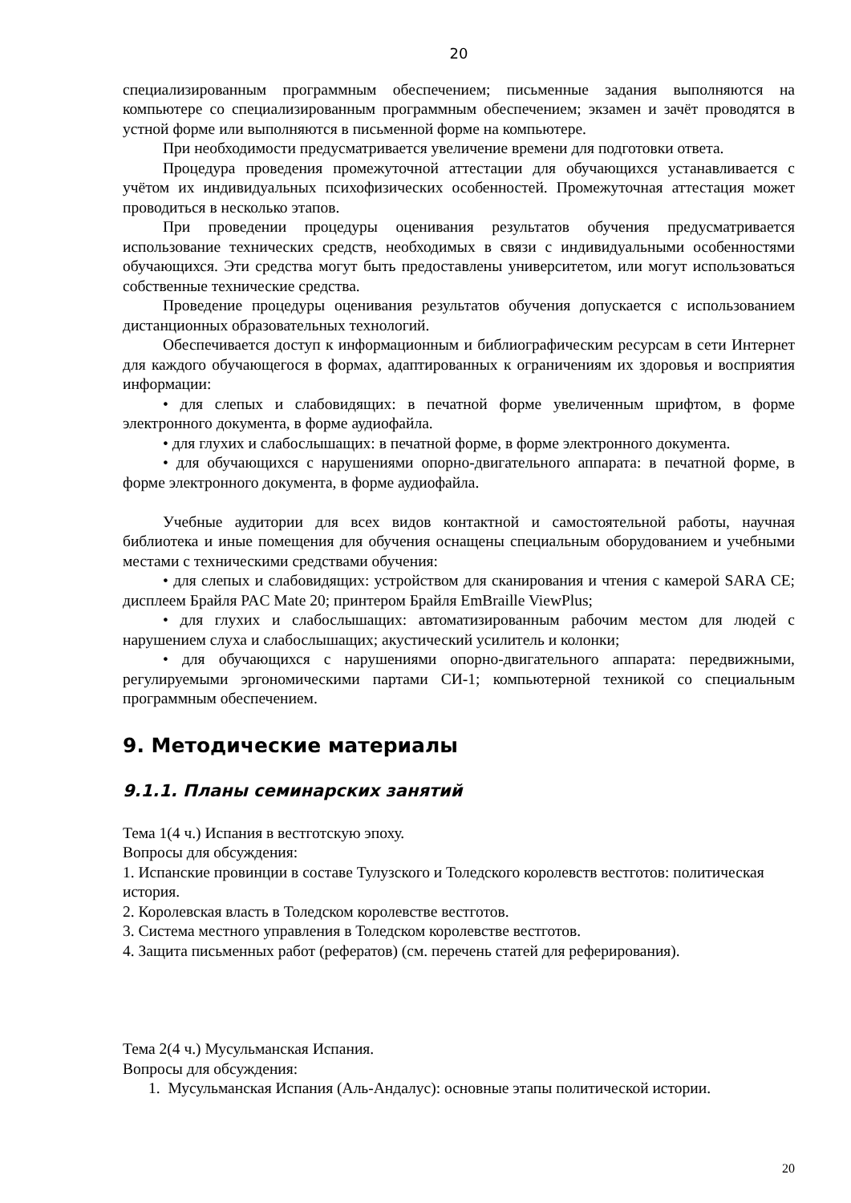20
специализированным программным обеспечением; письменные задания выполняются на компьютере со специализированным программным обеспечением; экзамен и зачёт проводятся в устной форме или выполняются в письменной форме на компьютере.
При необходимости предусматривается увеличение времени для подготовки ответа.
Процедура проведения промежуточной аттестации для обучающихся устанавливается с учётом их индивидуальных психофизических особенностей. Промежуточная аттестация может проводиться в несколько этапов.
При проведении процедуры оценивания результатов обучения предусматривается использование технических средств, необходимых в связи с индивидуальными особенностями обучающихся. Эти средства могут быть предоставлены университетом, или могут использоваться собственные технические средства.
Проведение процедуры оценивания результатов обучения допускается с использованием дистанционных образовательных технологий.
Обеспечивается доступ к информационным и библиографическим ресурсам в сети Интернет для каждого обучающегося в формах, адаптированных к ограничениям их здоровья и восприятия информации:
• для слепых и слабовидящих: в печатной форме увеличенным шрифтом, в форме электронного документа, в форме аудиофайла.
• для глухих и слабослышащих: в печатной форме, в форме электронного документа.
• для обучающихся с нарушениями опорно-двигательного аппарата: в печатной форме, в форме электронного документа, в форме аудиофайла.
Учебные аудитории для всех видов контактной и самостоятельной работы, научная библиотека и иные помещения для обучения оснащены специальным оборудованием и учебными местами с техническими средствами обучения:
• для слепых и слабовидящих: устройством для сканирования и чтения с камерой SARA CE; дисплеем Брайля PAC Mate 20; принтером Брайля EmBraille ViewPlus;
• для глухих и слабослышащих: автоматизированным рабочим местом для людей с нарушением слуха и слабослышащих; акустический усилитель и колонки;
• для обучающихся с нарушениями опорно-двигательного аппарата: передвижными, регулируемыми эргономическими партами СИ-1; компьютерной техникой со специальным программным обеспечением.
9. Методические материалы
9.1.1. Планы семинарских занятий
Тема 1(4 ч.) Испания в вестготскую эпоху.
Вопросы для обсуждения:
1. Испанские провинции в составе Тулузского и Толедского королевств вестготов: политическая история.
2. Королевская власть в Толедском королевстве вестготов.
3. Система местного управления в Толедском королевстве вестготов.
4. Защита письменных работ (рефератов) (см. перечень статей для реферирования).
Тема 2(4 ч.) Мусульманская Испания.
Вопросы для обсуждения:
1. Мусульманская Испания (Аль-Андалус): основные этапы политической истории.
20